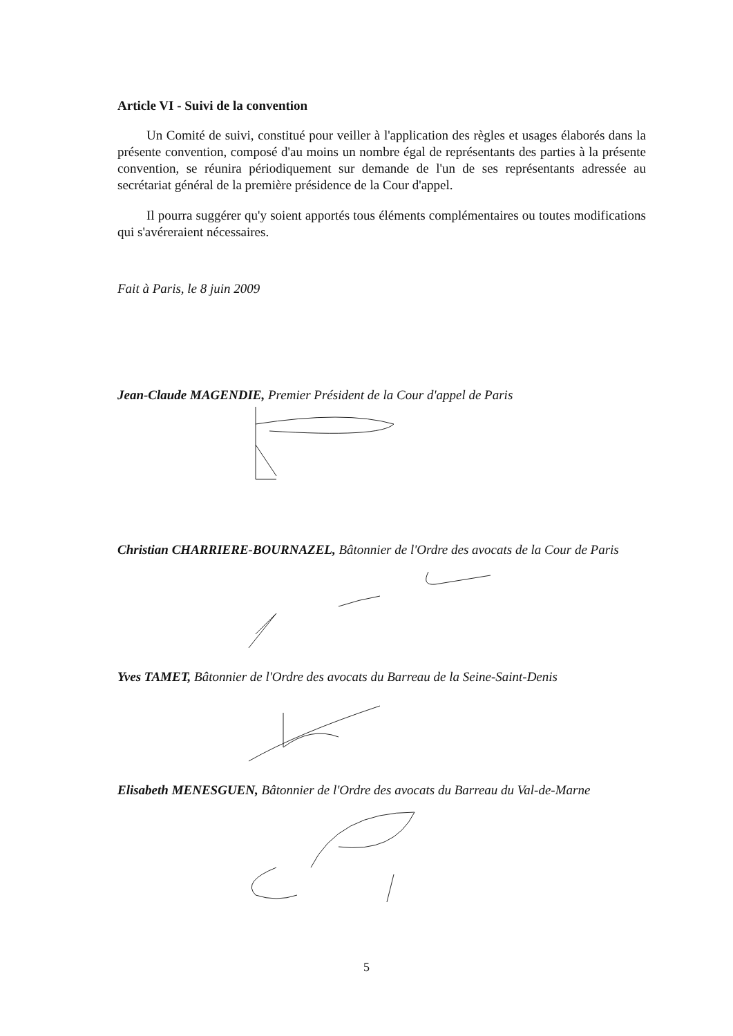Article VI - Suivi de la convention
Un Comité de suivi, constitué pour veiller à l'application des règles et usages élaborés dans la présente convention, composé d'au moins un nombre égal de représentants des parties à la présente convention, se réunira périodiquement sur demande de l'un de ses représentants adressée au secrétariat général de la première présidence de la Cour d'appel.
Il pourra suggérer qu'y soient apportés tous éléments complémentaires ou toutes modifications qui s'avéreraient nécessaires.
Fait à Paris, le 8 juin 2009
Jean-Claude MAGENDIE, Premier Président de la Cour d'appel de Paris
Christian CHARRIERE-BOURNAZEL, Bâtonnier de l'Ordre des avocats de la Cour de Paris
Yves TAMET, Bâtonnier de l'Ordre des avocats du Barreau de la Seine-Saint-Denis
Elisabeth MENESGUEN, Bâtonnier de l'Ordre des avocats du Barreau du Val-de-Marne
5